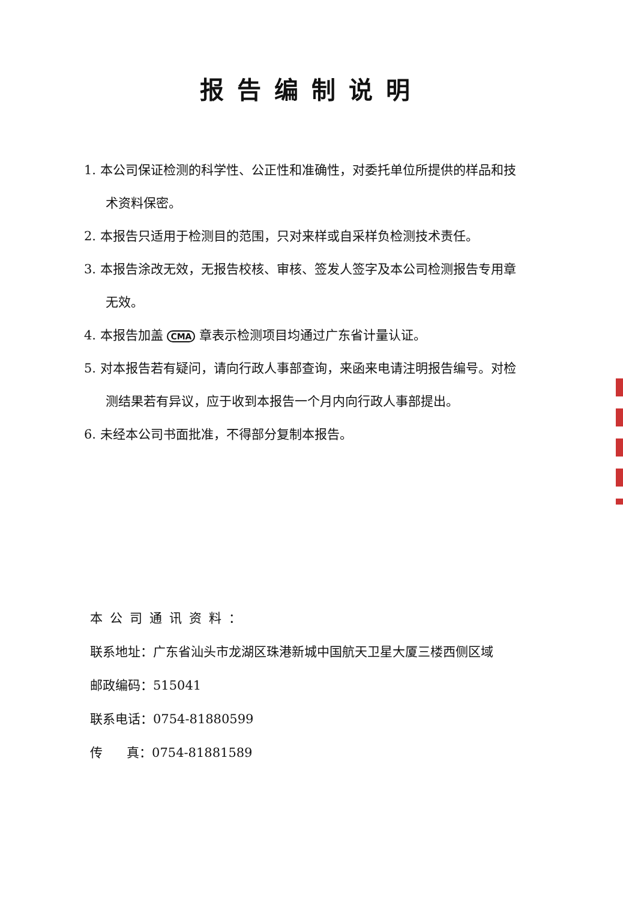报告编制说明
1. 本公司保证检测的科学性、公正性和准确性，对委托单位所提供的样品和技术资料保密。
2. 本报告只适用于检测目的范围，只对来样或自采样负检测技术责任。
3. 本报告涂改无效，无报告校核、审核、签发人签字及本公司检测报告专用章无效。
4. 本报告加盖 CMA 章表示检测项目均通过广东省计量认证。
5. 对本报告若有疑问，请向行政人事部查询，来函来电请注明报告编号。对检测结果若有异议，应于收到本报告一个月内向行政人事部提出。
6. 未经本公司书面批准，不得部分复制本报告。
本公司通讯资料：
联系地址：广东省汕头市龙湖区珠港新城中国航天卫星大厦三楼西侧区域
邮政编码：515041
联系电话：0754-81880599
传 真：0754-81881589